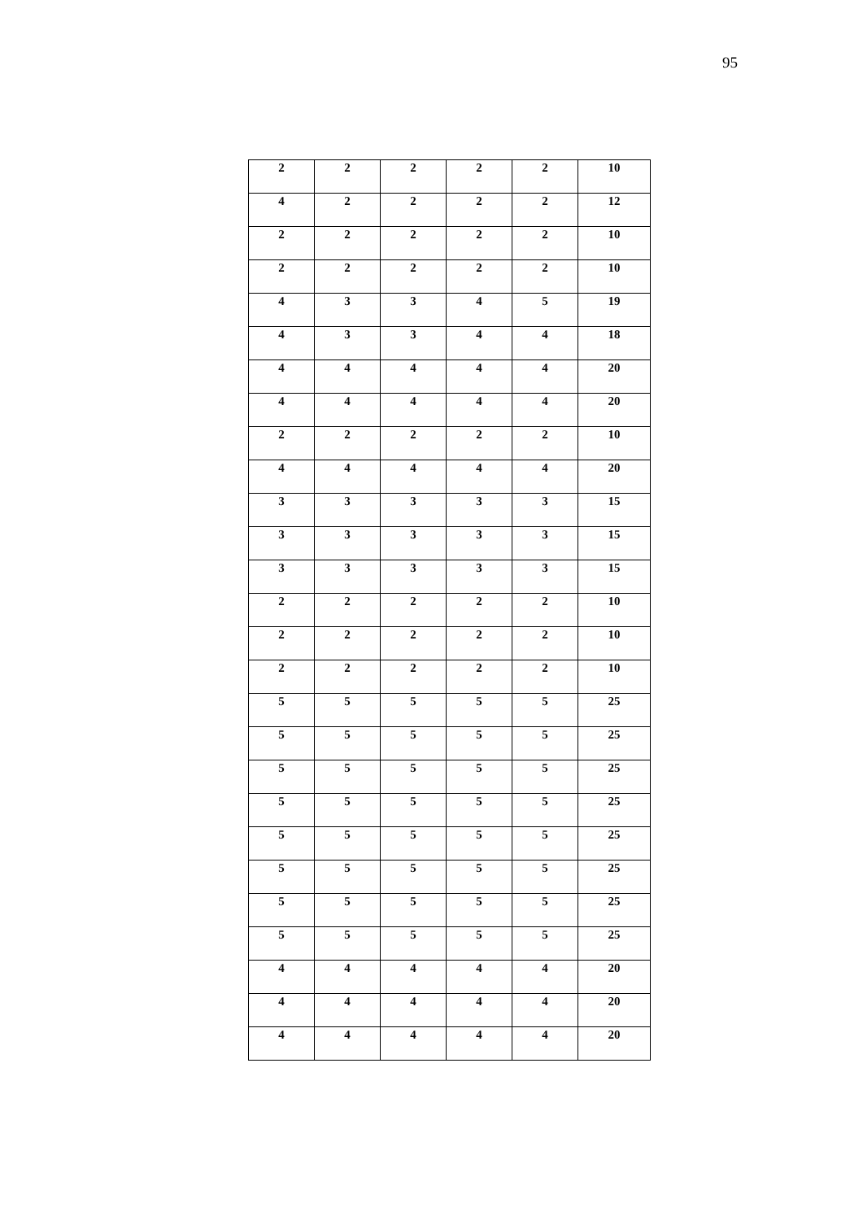95
| 2 | 2 | 2 | 2 | 2 | 10 |
| 4 | 2 | 2 | 2 | 2 | 12 |
| 2 | 2 | 2 | 2 | 2 | 10 |
| 2 | 2 | 2 | 2 | 2 | 10 |
| 4 | 3 | 3 | 4 | 5 | 19 |
| 4 | 3 | 3 | 4 | 4 | 18 |
| 4 | 4 | 4 | 4 | 4 | 20 |
| 4 | 4 | 4 | 4 | 4 | 20 |
| 2 | 2 | 2 | 2 | 2 | 10 |
| 4 | 4 | 4 | 4 | 4 | 20 |
| 3 | 3 | 3 | 3 | 3 | 15 |
| 3 | 3 | 3 | 3 | 3 | 15 |
| 3 | 3 | 3 | 3 | 3 | 15 |
| 2 | 2 | 2 | 2 | 2 | 10 |
| 2 | 2 | 2 | 2 | 2 | 10 |
| 2 | 2 | 2 | 2 | 2 | 10 |
| 5 | 5 | 5 | 5 | 5 | 25 |
| 5 | 5 | 5 | 5 | 5 | 25 |
| 5 | 5 | 5 | 5 | 5 | 25 |
| 5 | 5 | 5 | 5 | 5 | 25 |
| 5 | 5 | 5 | 5 | 5 | 25 |
| 5 | 5 | 5 | 5 | 5 | 25 |
| 5 | 5 | 5 | 5 | 5 | 25 |
| 5 | 5 | 5 | 5 | 5 | 25 |
| 4 | 4 | 4 | 4 | 4 | 20 |
| 4 | 4 | 4 | 4 | 4 | 20 |
| 4 | 4 | 4 | 4 | 4 | 20 |